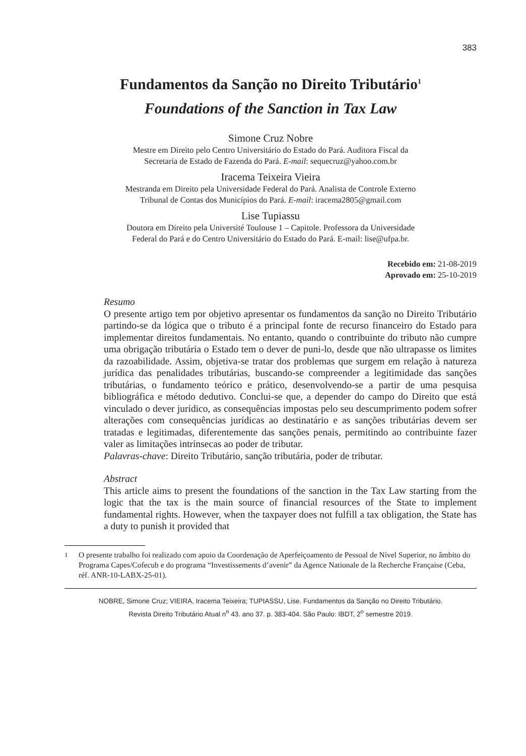383
Fundamentos da Sanção no Direito Tributário<sup>1</sup>
Foundations of the Sanction in Tax Law
Simone Cruz Nobre
Mestre em Direito pelo Centro Universitário do Estado do Pará. Auditora Fiscal da
Secretaria de Estado de Fazenda do Pará. E-mail: sequecruz@yahoo.com.br
Iracema Teixeira Vieira
Mestranda em Direito pela Universidade Federal do Pará. Analista de Controle Externo
Tribunal de Contas dos Municípios do Pará. E-mail: iracema2805@gmail.com
Lise Tupiassu
Doutora em Direito pela Université Toulouse 1 – Capitole. Professora da Universidade
Federal do Pará e do Centro Universitário do Estado do Pará. E-mail: lise@ufpa.br.
Recebido em: 21-08-2019
Aprovado em: 25-10-2019
Resumo
O presente artigo tem por objetivo apresentar os fundamentos da sanção no Direito Tributário partindo-se da lógica que o tributo é a principal fonte de recurso financeiro do Estado para implementar direitos fundamentais. No entanto, quando o contribuinte do tributo não cumpre uma obrigação tributária o Estado tem o dever de puni-lo, desde que não ultrapasse os limites da razoabilidade. Assim, objetiva-se tratar dos problemas que surgem em relação à natureza jurídica das penalidades tributárias, buscando-se compreender a legitimidade das sanções tributárias, o fundamento teórico e prático, desenvolvendo-se a partir de uma pesquisa bibliográfica e método dedutivo. Conclui-se que, a depender do campo do Direito que está vinculado o dever jurídico, as consequências impostas pelo seu descumprimento podem sofrer alterações com consequências jurídicas ao destinatário e as sanções tributárias devem ser tratadas e legitimadas, diferentemente das sanções penais, permitindo ao contribuinte fazer valer as limitações intrínsecas ao poder de tributar.
Palavras-chave: Direito Tributário, sanção tributária, poder de tributar.
Abstract
This article aims to present the foundations of the sanction in the Tax Law starting from the logic that the tax is the main source of financial resources of the State to implement fundamental rights. However, when the taxpayer does not fulfill a tax obligation, the State has a duty to punish it provided that
<sup>1</sup> O presente trabalho foi realizado com apoio da Coordenação de Aperfeiçoamento de Pessoal de Nível Superior, no âmbito do Programa Capes/Cofecub e do programa “Investissements d’avenir” da Agence Nationale de la Recherche Française (Ceba, réf. ANR-10-LABX-25-01).
NOBRE, Simone Cruz; VIEIRA, Iracema Teixeira; TUPIASSU, Lise. Fundamentos da Sanção no Direito Tributário.
Revista Direito Tributário Atual n<sup>o</sup> 43. ano 37. p. 383-404. São Paulo: IBDT, 2<sup>o</sup> semestre 2019.